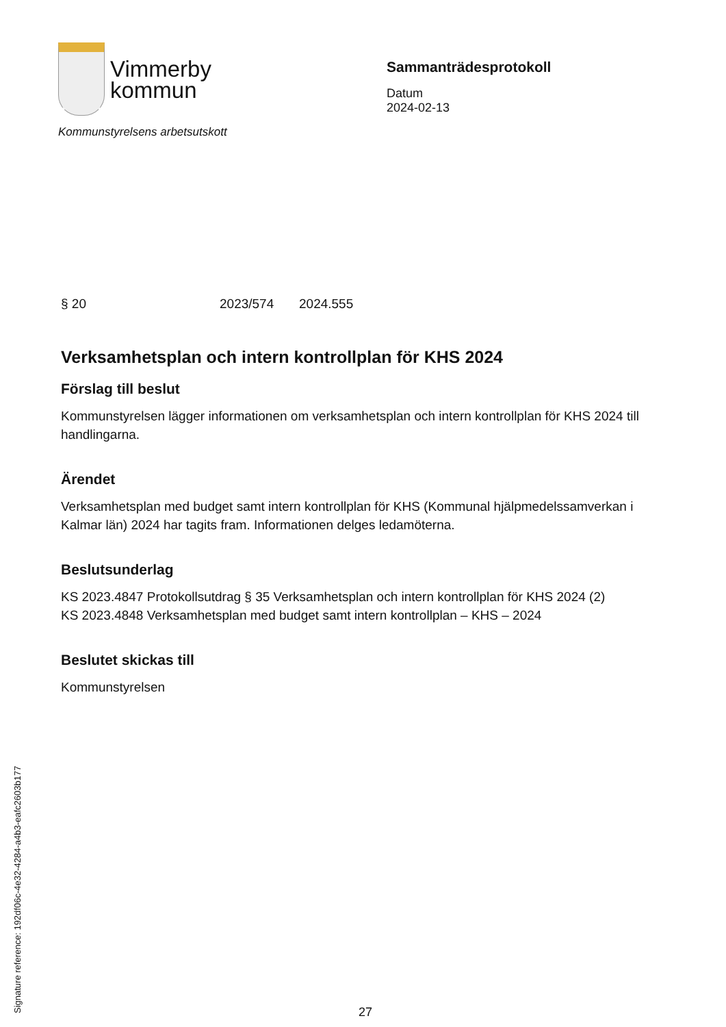Vimmerby
kommun
Kommunstyrelsens arbetsutskott
Sammanträdesprotokoll
Datum
2024-02-13
§ 20 2023/574 2024.555
Verksamhetsplan och intern kontrollplan för KHS 2024
Förslag till beslut
Kommunstyrelsen lägger informationen om verksamhetsplan och intern kontrollplan för KHS 2024 till handlingarna.
Ärendet
Verksamhetsplan med budget samt intern kontrollplan för KHS (Kommunal hjälpmedelssamverkan i Kalmar län) 2024 har tagits fram. Informationen delges ledamöterna.
Beslutsunderlag
KS 2023.4847 Protokollsutdrag § 35 Verksamhetsplan och intern kontrollplan för KHS 2024 (2)
KS 2023.4848 Verksamhetsplan med budget samt intern kontrollplan – KHS – 2024
Beslutet skickas till
Kommunstyrelsen
Signature reference: 192df06c-4e32-4284-a4b3-eafc2603b177 27